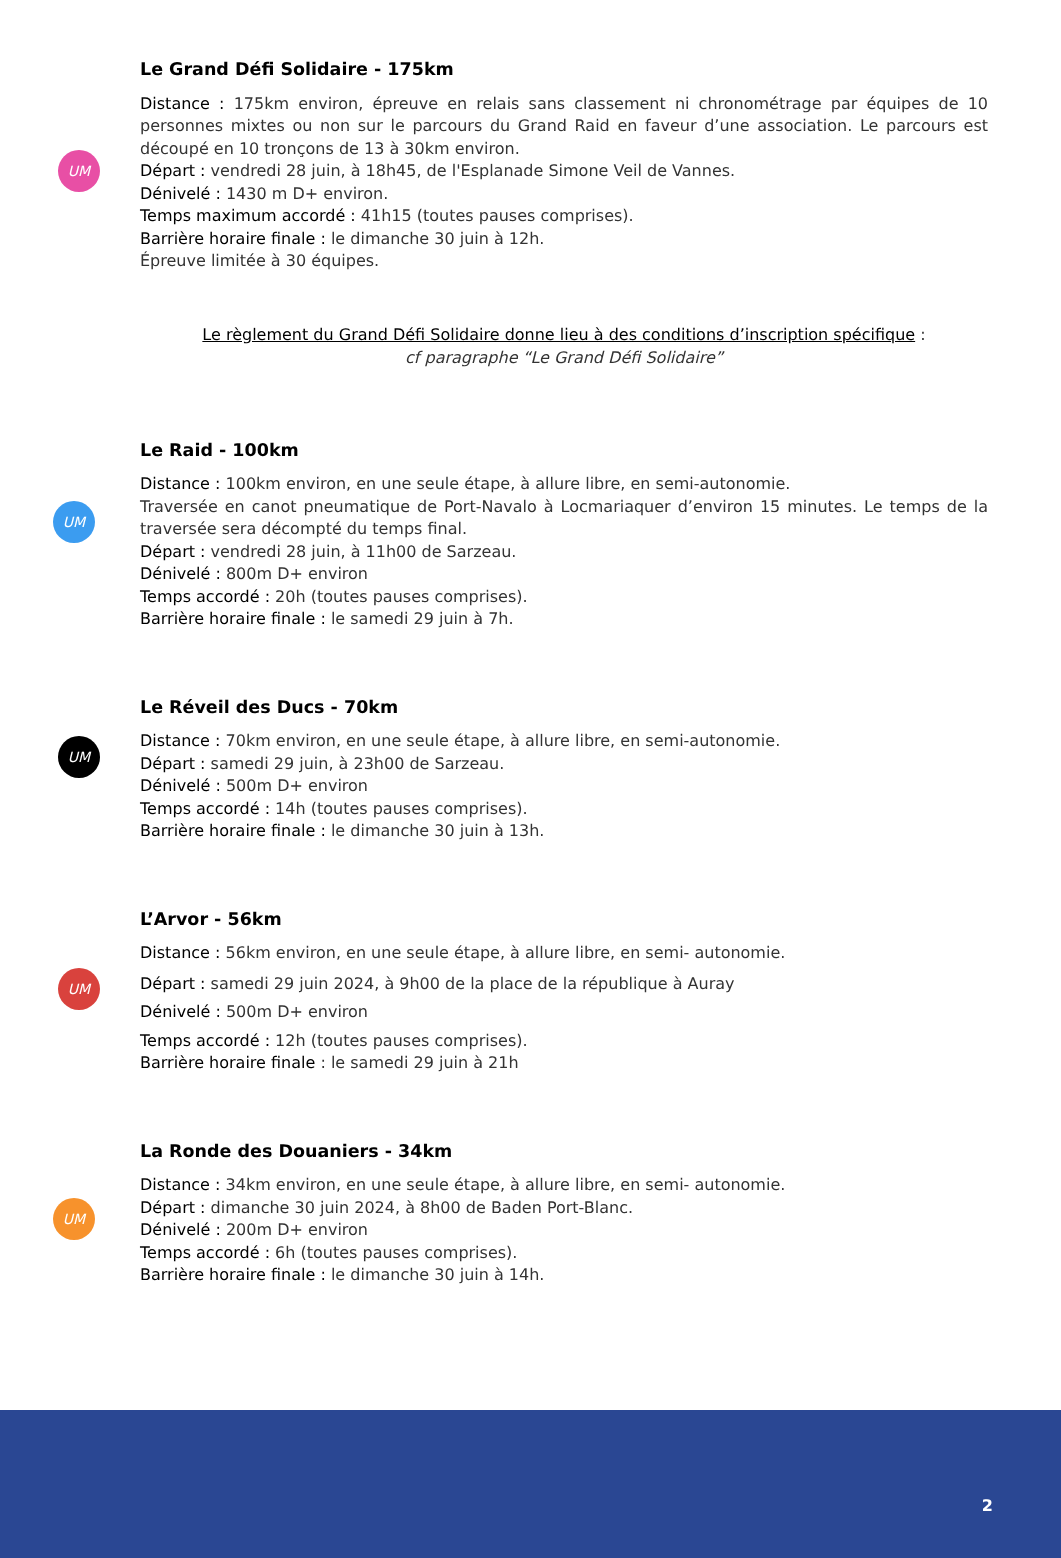Le Grand Défi Solidaire - 175km
UM
Distance : 175km environ, épreuve en relais sans classement ni chronométrage par équipes de 10 personnes mixtes ou non sur le parcours du Grand Raid en faveur d’une association. Le parcours est découpé en 10 tronçons de 13 à 30km environ.
Départ : vendredi 28 juin, à 18h45, de l'Esplanade Simone Veil de Vannes.
Dénivelé : 1430 m D+ environ.
Temps maximum accordé : 41h15 (toutes pauses comprises).
Barrière horaire finale : le dimanche 30 juin à 12h.
Épreuve limitée à 30 équipes.
Le règlement du Grand Défi Solidaire donne lieu à des conditions d’inscription spécifique :
cf paragraphe “Le Grand Défi Solidaire”
Le Raid - 100km
UM
Distance : 100km environ, en une seule étape, à allure libre, en semi-autonomie.
Traversée en canot pneumatique de Port-Navalo à Locmariaquer d’environ 15 minutes. Le temps de la traversée sera décompté du temps final.
Départ : vendredi 28 juin, à 11h00 de Sarzeau.
Dénivelé : 800m D+ environ
Temps accordé : 20h (toutes pauses comprises).
Barrière horaire finale : le samedi 29 juin à 7h.
Le Réveil des Ducs - 70km
UM
Distance : 70km environ, en une seule étape, à allure libre, en semi-autonomie.
Départ : samedi 29 juin, à 23h00 de Sarzeau.
Dénivelé : 500m D+ environ
Temps accordé : 14h (toutes pauses comprises).
Barrière horaire finale : le dimanche 30 juin à 13h.
L’Arvor - 56km
UM
Distance : 56km environ, en une seule étape, à allure libre, en semi- autonomie.
Départ : samedi 29 juin 2024, à 9h00 de la place de la république à Auray
Dénivelé : 500m D+ environ
Temps accordé : 12h (toutes pauses comprises).
Barrière horaire finale : le samedi 29 juin à 21h
La Ronde des Douaniers - 34km
UM
Distance : 34km environ, en une seule étape, à allure libre, en semi- autonomie.
Départ : dimanche 30 juin 2024, à 8h00 de Baden Port-Blanc.
Dénivelé : 200m D+ environ
Temps accordé : 6h (toutes pauses comprises).
Barrière horaire finale : le dimanche 30 juin à 14h.
2